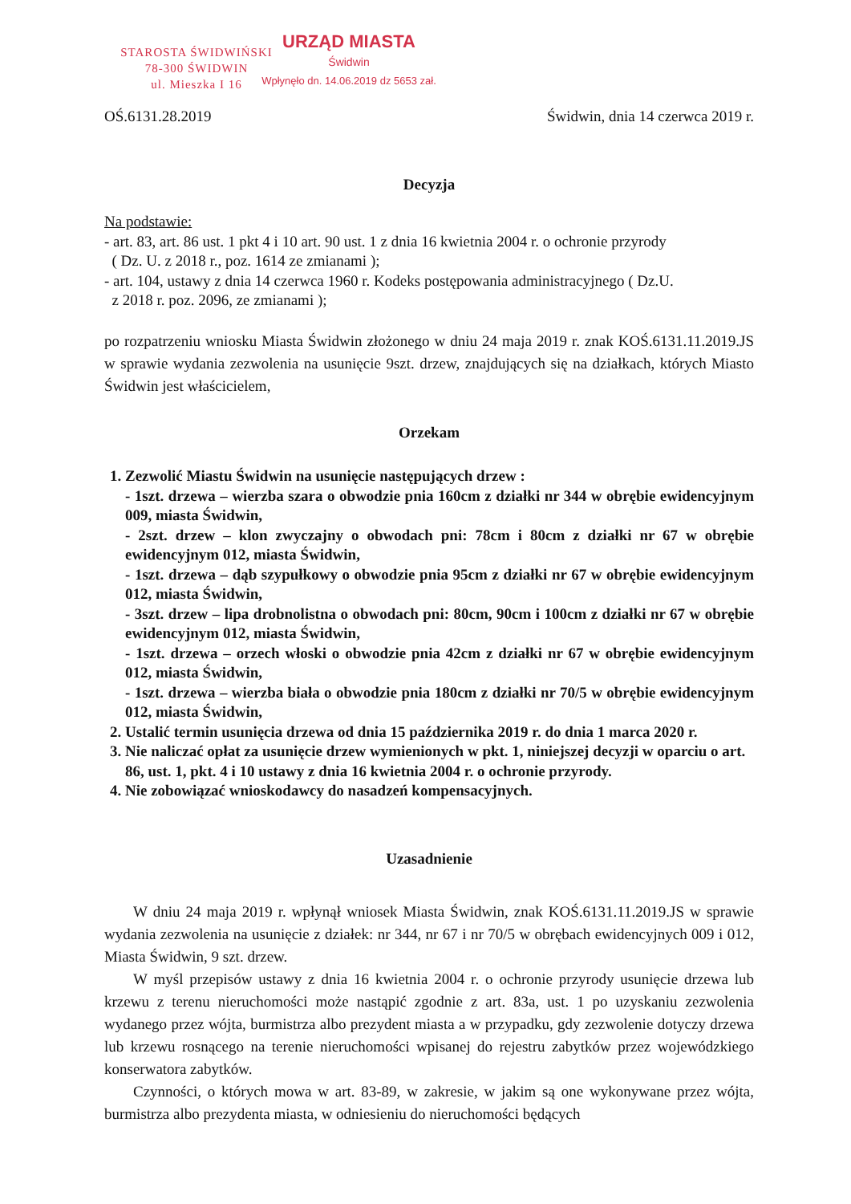URZĄD MIASTA
Świdwin
Wpłynęło dn. 14.06.2019 dz 5653 zał.
STAROSTA ŚWIDWIŃSKI
78-300 ŚWIDWIN
ul. Mieszka I 16
OŚ.6131.28.2019 Świdwin, dnia 14 czerwca 2019 r.
Decyzja
Na podstawie:
- art. 83, art. 86 ust. 1 pkt 4 i 10 art. 90 ust. 1 z dnia 16 kwietnia 2004 r. o ochronie przyrody
( Dz. U. z 2018 r., poz. 1614 ze zmianami );
- art. 104, ustawy z dnia 14 czerwca 1960 r. Kodeks postępowania administracyjnego ( Dz.U.
z 2018 r. poz. 2096, ze zmianami );
po rozpatrzeniu wniosku Miasta Świdwin złożonego w dniu 24 maja 2019 r. znak KOŚ.6131.11.2019.JS w sprawie wydania zezwolenia na usunięcie 9szt. drzew, znajdujących się na działkach, których Miasto Świdwin jest właścicielem,
Orzekam
1. Zezwolić Miastu Świdwin na usunięcie następujących drzew :
- 1szt. drzewa – wierzba szara o obwodzie pnia 160cm z działki nr 344 w obrębie ewidencyjnym 009, miasta Świdwin,
- 2szt. drzew – klon zwyczajny o obwodach pni: 78cm i 80cm z działki nr 67 w obrębie ewidencyjnym 012, miasta Świdwin,
- 1szt. drzewa – dąb szypułkowy o obwodzie pnia 95cm z działki nr 67 w obrębie ewidencyjnym 012, miasta Świdwin,
- 3szt. drzew – lipa drobnolistna o obwodach pni: 80cm, 90cm i 100cm z działki nr 67 w obrębie ewidencyjnym 012, miasta Świdwin,
- 1szt. drzewa – orzech włoski o obwodzie pnia 42cm z działki nr 67 w obrębie ewidencyjnym 012, miasta Świdwin,
- 1szt. drzewa – wierzba biała o obwodzie pnia 180cm z działki nr 70/5 w obrębie ewidencyjnym 012, miasta Świdwin,
2. Ustalić termin usunięcia drzewa od dnia 15 października 2019 r. do dnia 1 marca 2020 r.
3. Nie naliczać opłat za usunięcie drzew wymienionych w pkt. 1, niniejszej decyzji w oparciu o art. 86, ust. 1, pkt. 4 i 10 ustawy z dnia 16 kwietnia 2004 r. o ochronie przyrody.
4. Nie zobowiązać wnioskodawcy do nasadzeń kompensacyjnych.
Uzasadnienie
W dniu 24 maja 2019 r. wpłynął wniosek Miasta Świdwin, znak KOŚ.6131.11.2019.JS w sprawie wydania zezwolenia na usunięcie z działek: nr 344, nr 67 i nr 70/5 w obrębach ewidencyjnych 009 i 012, Miasta Świdwin, 9 szt. drzew.
W myśl przepisów ustawy z dnia 16 kwietnia 2004 r. o ochronie przyrody usunięcie drzewa lub krzewu z terenu nieruchomości może nastąpić zgodnie z art. 83a, ust. 1 po uzyskaniu zezwolenia wydanego przez wójta, burmistrza albo prezydent miasta a w przypadku, gdy zezwolenie dotyczy drzewa lub krzewu rosnącego na terenie nieruchomości wpisanej do rejestru zabytków przez wojewódzkiego konserwatora zabytków.
Czynności, o których mowa w art. 83-89, w zakresie, w jakim są one wykonywane przez wójta, burmistrza albo prezydenta miasta, w odniesieniu do nieruchomości będących